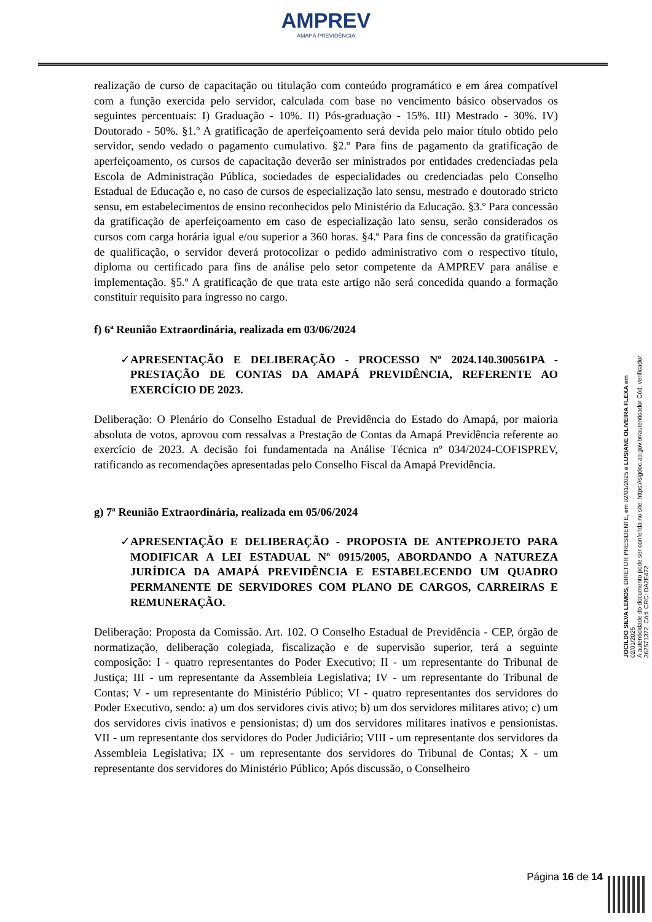AMPREV
AMAPÁ PREVIDÊNCIA
realização de curso de capacitação ou titulação com conteúdo programático e em área compatível com a função exercida pelo servidor, calculada com base no vencimento básico observados os seguintes percentuais: I) Graduação - 10%. II) Pós-graduação - 15%. III) Mestrado - 30%. IV) Doutorado - 50%. §1.º A gratificação de aperfeiçoamento será devida pelo maior título obtido pelo servidor, sendo vedado o pagamento cumulativo. §2.º Para fins de pagamento da gratificação de aperfeiçoamento, os cursos de capacitação deverão ser ministrados por entidades credenciadas pela Escola de Administração Pública, sociedades de especialidades ou credenciadas pelo Conselho Estadual de Educação e, no caso de cursos de especialização lato sensu, mestrado e doutorado stricto sensu, em estabelecimentos de ensino reconhecidos pelo Ministério da Educação. §3.º Para concessão da gratificação de aperfeiçoamento em caso de especialização lato sensu, serão considerados os cursos com carga horária igual e/ou superior a 360 horas. §4.º Para fins de concessão da gratificação de qualificação, o servidor deverá protocolizar o pedido administrativo com o respectivo título, diploma ou certificado para fins de análise pelo setor competente da AMPREV para análise e implementação. §5.º A gratificação de que trata este artigo não será concedida quando a formação constituir requisito para ingresso no cargo.
f) 6ª Reunião Extraordinária, realizada em 03/06/2024
✓ APRESENTAÇÃO E DELIBERAÇÃO - PROCESSO Nº 2024.140.300561PA - PRESTAÇÃO DE CONTAS DA AMAPÁ PREVIDÊNCIA, REFERENTE AO EXERCÍCIO DE 2023.
Deliberação: O Plenário do Conselho Estadual de Previdência do Estado do Amapá, por maioria absoluta de votos, aprovou com ressalvas a Prestação de Contas da Amapá Previdência referente ao exercício de 2023. A decisão foi fundamentada na Análise Técnica nº 034/2024-COFISPREV, ratificando as recomendações apresentadas pelo Conselho Fiscal da Amapá Previdência.
g) 7ª Reunião Extraordinária, realizada em 05/06/2024
✓ APRESENTAÇÃO E DELIBERAÇÃO - PROPOSTA DE ANTEPROJETO PARA MODIFICAR A LEI ESTADUAL Nº 0915/2005, ABORDANDO A NATUREZA JURÍDICA DA AMAPÁ PREVIDÊNCIA E ESTABELECENDO UM QUADRO PERMANENTE DE SERVIDORES COM PLANO DE CARGOS, CARREIRAS E REMUNERAÇÃO.
Deliberação: Proposta da Comissão. Art. 102. O Conselho Estadual de Previdência - CEP, órgão de normatização, deliberação colegiada, fiscalização e de supervisão superior, terá a seguinte composição: I - quatro representantes do Poder Executivo; II - um representante do Tribunal de Justiça; III - um representante da Assembleia Legislativa; IV - um representante do Tribunal de Contas; V - um representante do Ministério Público; VI - quatro representantes dos servidores do Poder Executivo, sendo: a) um dos servidores civis ativo; b) um dos servidores militares ativo; c) um dos servidores civis inativos e pensionistas; d) um dos servidores militares inativos e pensionistas. VII - um representante dos servidores do Poder Judiciário; VIII - um representante dos servidores da Assembleia Legislativa; IX - um representante dos servidores do Tribunal de Contas; X - um representante dos servidores do Ministério Público; Após discussão, o Conselheiro
JOCILDO SILVA LEMOS, DIRETOR PRESIDENTE, em 02/01/2025 e LUSIANE OLIVEIRA FLEXA em 02/01/2025
A autenticidade do documento pode ser conferida no site: https://sigdoc.ap.gov.br/autenticador Cód. verificador: 362571372. Cód. CRC: DA2E472
Página 16 de 14